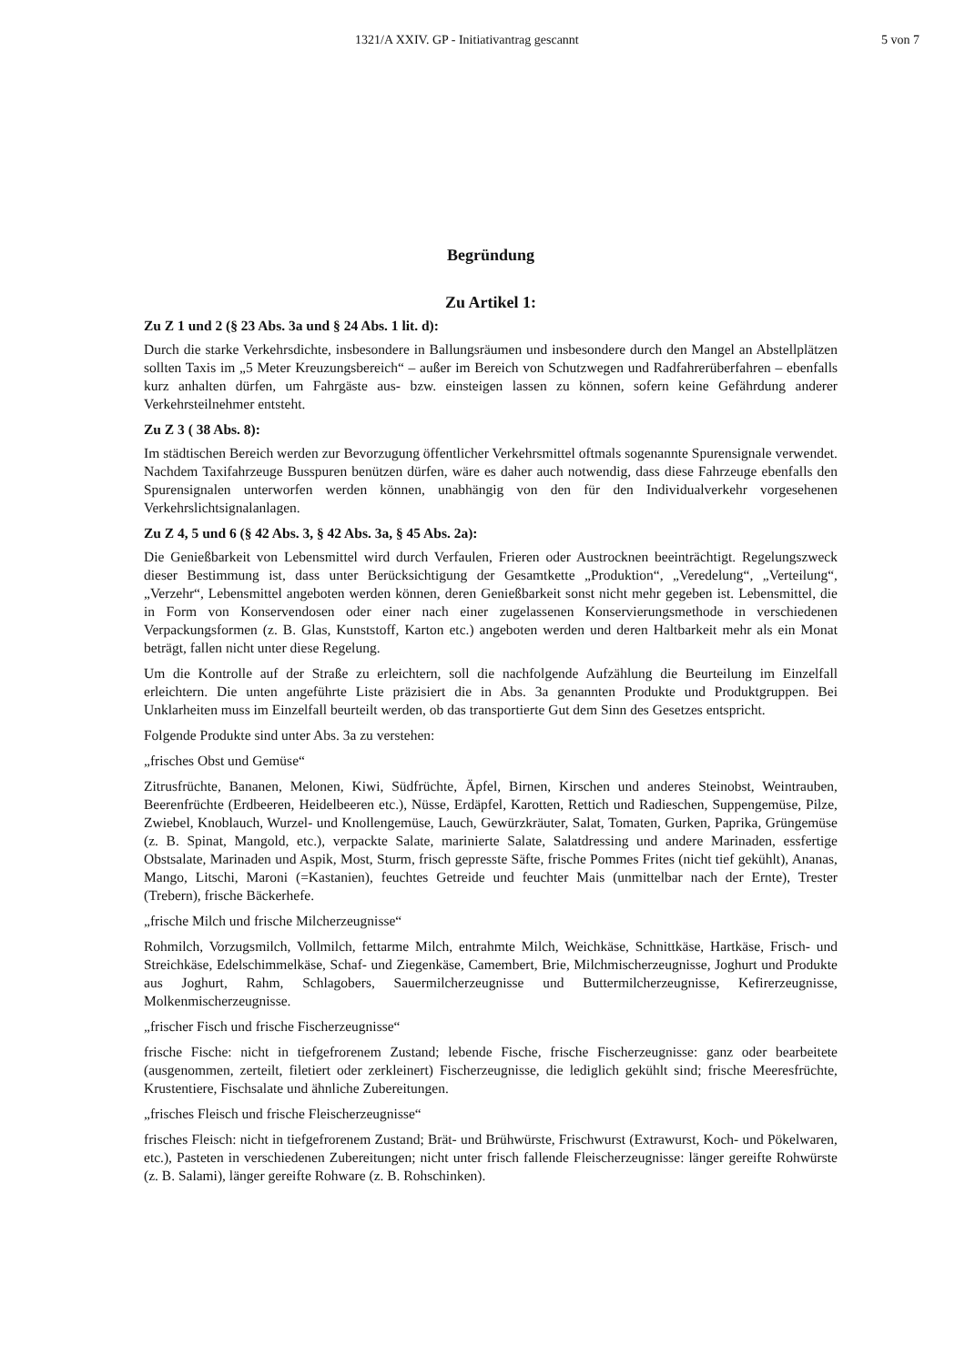1321/A XXIV. GP - Initiativantrag gescannt 5 von 7
Begründung
Zu Artikel 1:
Zu Z 1 und 2 (§ 23 Abs. 3a und § 24 Abs. 1 lit. d):
Durch die starke Verkehrsdichte, insbesondere in Ballungsräumen und insbesondere durch den Mangel an Abstellplätzen sollten Taxis im „5 Meter Kreuzungsbereich“ – außer im Bereich von Schutzwegen und Radfahrerüberfahren – ebenfalls kurz anhalten dürfen, um Fahrgäste aus- bzw. einsteigen lassen zu können, sofern keine Gefährdung anderer Verkehrsteilnehmer entsteht.
Zu Z 3 ( 38 Abs. 8):
Im städtischen Bereich werden zur Bevorzugung öffentlicher Verkehrsmittel oftmals sogenannte Spurensignale verwendet. Nachdem Taxifahrzeuge Busspuren benützen dürfen, wäre es daher auch notwendig, dass diese Fahrzeuge ebenfalls den Spurensignalen unterworfen werden können, unabhängig von den für den Individualverkehr vorgesehenen Verkehrslichtsignalanlagen.
Zu Z 4, 5 und 6 (§ 42 Abs. 3, § 42 Abs. 3a, § 45 Abs. 2a):
Die Genießbarkeit von Lebensmittel wird durch Verfaulen, Frieren oder Austrocknen beeinträchtigt. Regelungszweck dieser Bestimmung ist, dass unter Berücksichtigung der Gesamtkette „Produktion“, „Veredelung“, „Verteilung“, „Verzehr“, Lebensmittel angeboten werden können, deren Genießbarkeit sonst nicht mehr gegeben ist. Lebensmittel, die in Form von Konservendosen oder einer nach einer zugelassenen Konservierungsmethode in verschiedenen Verpackungsformen (z. B. Glas, Kunststoff, Karton etc.) angeboten werden und deren Haltbarkeit mehr als ein Monat beträgt, fallen nicht unter diese Regelung.
Um die Kontrolle auf der Straße zu erleichtern, soll die nachfolgende Aufzählung die Beurteilung im Einzelfall erleichtern. Die unten angeführte Liste präzisiert die in Abs. 3a genannten Produkte und Produktgruppen. Bei Unklarheiten muss im Einzelfall beurteilt werden, ob das transportierte Gut dem Sinn des Gesetzes entspricht.
Folgende Produkte sind unter Abs. 3a zu verstehen:
„frisches Obst und Gemüse“
Zitrusfrüchte, Bananen, Melonen, Kiwi, Südfrüchte, Äpfel, Birnen, Kirschen und anderes Steinobst, Weintrauben, Beerenfrüchte (Erdbeeren, Heidelbeeren etc.), Nüsse, Erdäpfel, Karotten, Rettich und Radieschen, Suppengemüse, Pilze, Zwiebel, Knoblauch, Wurzel- und Knollengemüse, Lauch, Gewürzkräuter, Salat, Tomaten, Gurken, Paprika, Grüngemüse (z. B. Spinat, Mangold, etc.), verpackte Salate, marinierte Salate, Salatdressing und andere Marinaden, essfertige Obstsalate, Marinaden und Aspik, Most, Sturm, frisch gepresste Säfte, frische Pommes Frites (nicht tief gekühlt), Ananas, Mango, Litschi, Maroni (=Kastanien), feuchtes Getreide und feuchter Mais (unmittelbar nach der Ernte), Trester (Trebern), frische Bäckerhefe.
„frische Milch und frische Milcherzeugnisse“
Rohmilch, Vorzugsmilch, Vollmilch, fettarme Milch, entrahmte Milch, Weichkäse, Schnittkäse, Hartkäse, Frisch- und Streichkäse, Edelschimmelkäse, Schaf- und Ziegenkäse, Camembert, Brie, Milchmischerzeugnisse, Joghurt und Produkte aus Joghurt, Rahm, Schlagobers, Sauermilcherzeugnisse und Buttermilcherzeugnisse, Kefirerzeugnisse, Molkenmischerzeugnisse.
„frischer Fisch und frische Fischerzeugnisse“
frische Fische: nicht in tiefgefrorenem Zustand; lebende Fische, frische Fischerzeugnisse: ganz oder bearbeitete (ausgenommen, zerteilt, filetiert oder zerkleinert) Fischerzeugnisse, die lediglich gekühlt sind; frische Meeresfrüchte, Krustentiere, Fischsalate und ähnliche Zubereitungen.
„frisches Fleisch und frische Fleischerzeugnisse“
frisches Fleisch: nicht in tiefgefrorenem Zustand; Brät- und Brühwürste, Frischwurst (Extrawurst, Koch- und Pökelwaren, etc.), Pasteten in verschiedenen Zubereitungen; nicht unter frisch fallende Fleischerzeugnisse: länger gereifte Rohwürste (z. B. Salami), länger gereifte Rohware (z. B. Rohschinken).